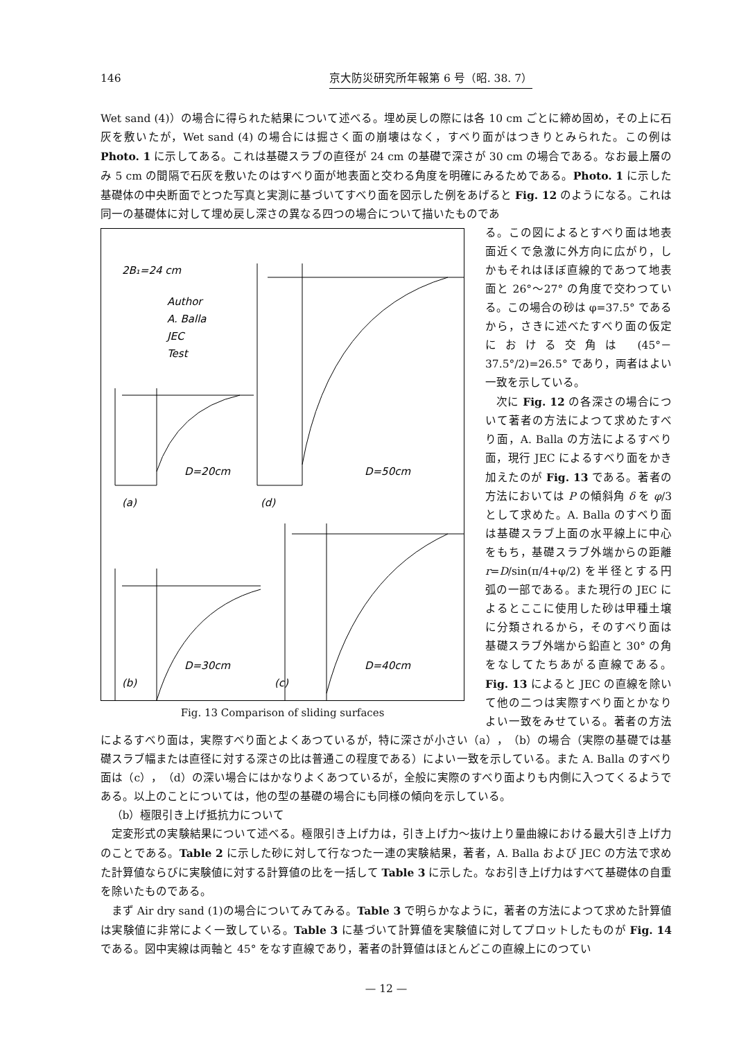146 京大防災研究所年報第 6 号（昭. 38. 7）
Wet sand (4)）の場合に得られた結果について述べる。埋め戻しの際には各 10 cm ごとに締め固め，その上に石灰を敷いたが，Wet sand (4) の場合には掘さく面の崩壊はなく，すべり面がはつきりとみられた。この例は Photo. 1 に示してある。これは基礎スラブの直径が 24 cm の基礎で深さが 30 cm の場合である。なお最上層のみ 5 cm の間隔で石灰を敷いたのはすべり面が地表面と交わる角度を明確にみるためである。Photo. 1 に示した基礎体の中央断面でとつた写真と実測に基づいてすべり面を図示した例をあげると Fig. 12 のようになる。これは同一の基礎体に対して埋め戻し深さの異なる四つの場合について描いたものであ
2B₁=24 cm
Author
A. Balla
JEC
Test
D=20cm
D=50cm
(a)
(d)
D=30cm
D=40cm
(b)
(c)
Fig. 13 Comparison of sliding surfaces
る。この図によるとすべり面は地表面近くで急激に外方向に広がり，しかもそれはほぼ直線的であつて地表面と 26°～27° の角度で交わつている。この場合の砂は φ=37.5° であるから，さきに述べたすべり面の仮定における交角は (45°－37.5°/2)=26.5° であり，両者はよい一致を示している。
次に Fig. 12 の各深さの場合について著者の方法によつて求めたすべり面，A. Balla の方法によるすべり面，現行 JEC によるすべり面をかき加えたのが Fig. 13 である。著者の方法においては P の傾斜角 δ を φ/3 として求めた。A. Balla のすべり面は基礎スラブ上面の水平線上に中心をもち，基礎スラブ外端からの距離 r=D/sin(π/4+φ/2) を半径とする円弧の一部である。また現行の JEC によるとここに使用した砂は甲種土壌に分類されるから，そのすべり面は基礎スラブ外端から鉛直と 30° の角をなしてたちあがる直線である。Fig. 13 によると JEC の直線を除いて他の二つは実際すべり面とかなりよい一致をみせている。著者の方法によるすべり面は，実際すべり面とよくあつているが，特に深さが小さい（a），（b）の場合（実際の基礎では基礎スラブ幅または直径に対する深さの比は普通この程度である）によい一致を示している。また A. Balla のすべり面は（c），（d）の深い場合にはかなりよくあつているが，全般に実際のすべり面よりも内側に入つてくるようである。以上のことについては，他の型の基礎の場合にも同様の傾向を示している。
（b）極限引き上げ抵抗力について
定変形式の実験結果について述べる。極限引き上げ力は，引き上げ力～抜け上り量曲線における最大引き上げ力のことである。Table 2 に示した砂に対して行なつた一連の実験結果，著者，A. Balla および JEC の方法で求めた計算値ならびに実験値に対する計算値の比を一括して Table 3 に示した。なお引き上げ力はすべて基礎体の自重を除いたものである。
まず Air dry sand (1)の場合についてみてみる。Table 3 で明らかなように，著者の方法によつて求めた計算値は実験値に非常によく一致している。Table 3 に基づいて計算値を実験値に対してプロットしたものが Fig. 14 である。図中実線は両軸と 45° をなす直線であり，著者の計算値はほとんどこの直線上にのつてい
— 12 —